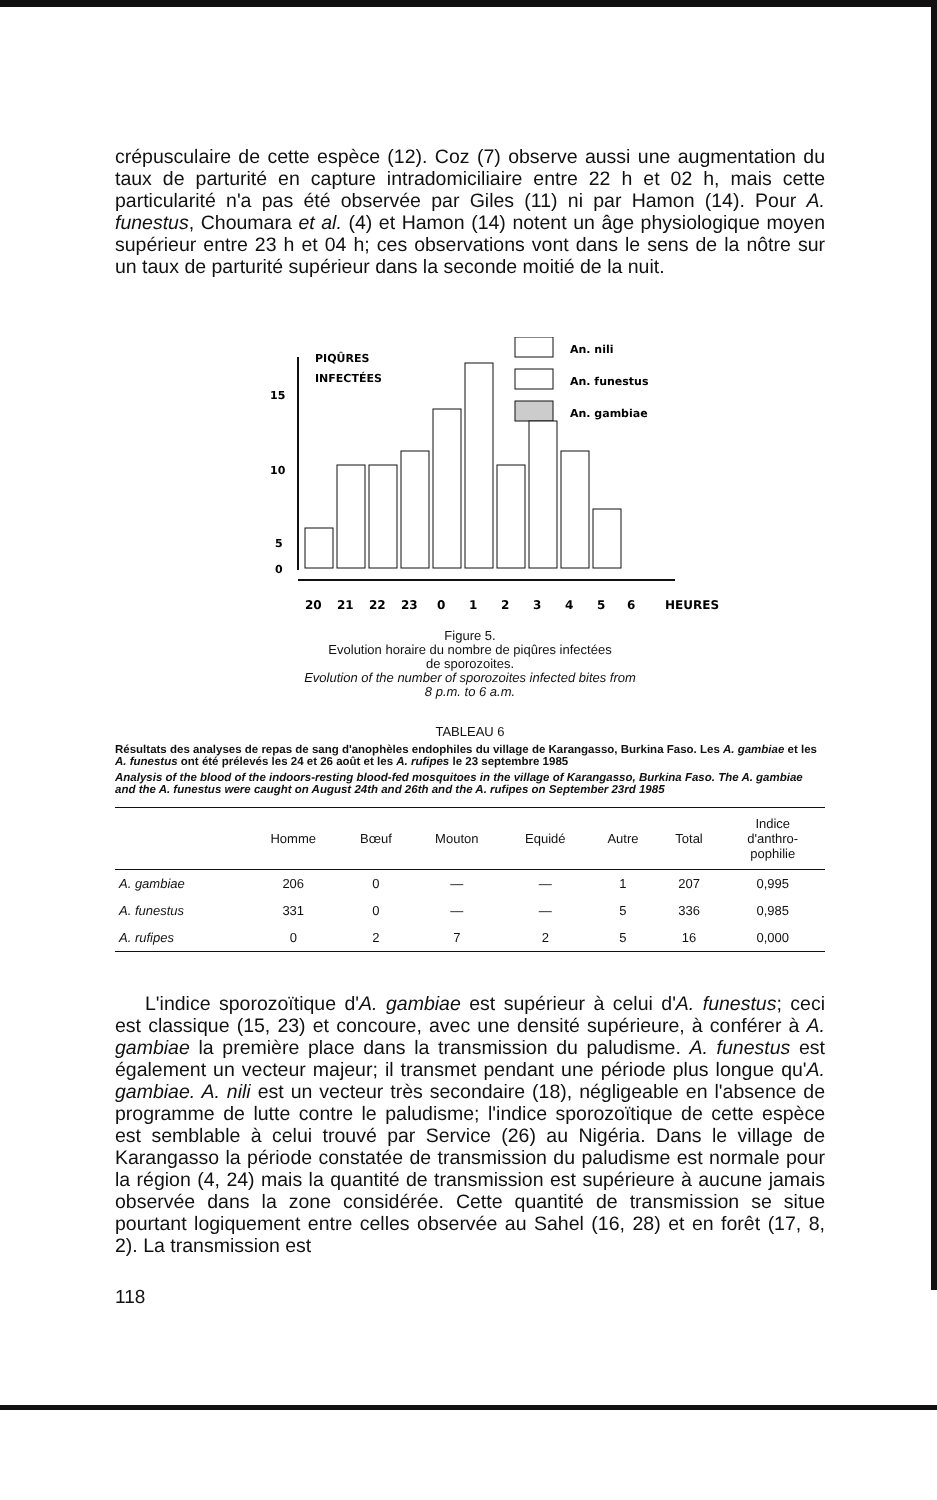crépusculaire de cette espèce (12). Coz (7) observe aussi une augmentation du taux de parturité en capture intradomiciliaire entre 22 h et 02 h, mais cette particularité n'a pas été observée par Giles (11) ni par Hamon (14). Pour A. funestus, Choumara et al. (4) et Hamon (14) notent un âge physiologique moyen supérieur entre 23 h et 04 h; ces observations vont dans le sens de la nôtre sur un taux de parturité supérieur dans la seconde moitié de la nuit.
PIQÛRES
INFECTÉES
15
10
5
0
An. nili
An. funestus
An. gambiae
20
21
22
23
0
1
2
3
4
5
6
HEURES
Figure 5.
Evolution horaire du nombre de piqûres infectées
de sporozoites.
Evolution of the number of sporozoites infected bites from
8 p.m. to 6 a.m.
TABLEAU 6
Résultats des analyses de repas de sang d'anophèles endophiles du village de Karangasso, Burkina Faso. Les A. gambiae et les A. funestus ont été prélevés les 24 et 26 août et les A. rufipes le 23 septembre 1985
Analysis of the blood of the indoors-resting blood-fed mosquitoes in the village of Karangasso, Burkina Faso. The A. gambiae and the A. funestus were caught on August 24th and 26th and the A. rufipes on September 23rd 1985
| | Homme | Bœuf | Mouton | Equidé | Autre | Total | Indice d'anthro- pophilie |
| --- | --- | --- | --- | --- | --- | --- | --- |
| A. gambiae | 206 | 0 | — | — | 1 | 207 | 0,995 |
| A. funestus | 331 | 0 | — | — | 5 | 336 | 0,985 |
| A. rufipes | 0 | 2 | 7 | 2 | 5 | 16 | 0,000 |
L'indice sporozoïtique d'A. gambiae est supérieur à celui d'A. funestus; ceci est classique (15, 23) et concoure, avec une densité supérieure, à conférer à A. gambiae la première place dans la transmission du paludisme. A. funestus est également un vecteur majeur; il transmet pendant une période plus longue qu'A. gambiae. A. nili est un vecteur très secondaire (18), négligeable en l'absence de programme de lutte contre le paludisme; l'indice sporozoïtique de cette espèce est semblable à celui trouvé par Service (26) au Nigéria. Dans le village de Karangasso la période constatée de transmission du paludisme est normale pour la région (4, 24) mais la quantité de transmission est supérieure à aucune jamais observée dans la zone considérée. Cette quantité de transmission se situe pourtant logiquement entre celles observée au Sahel (16, 28) et en forêt (17, 8, 2). La transmission est
118